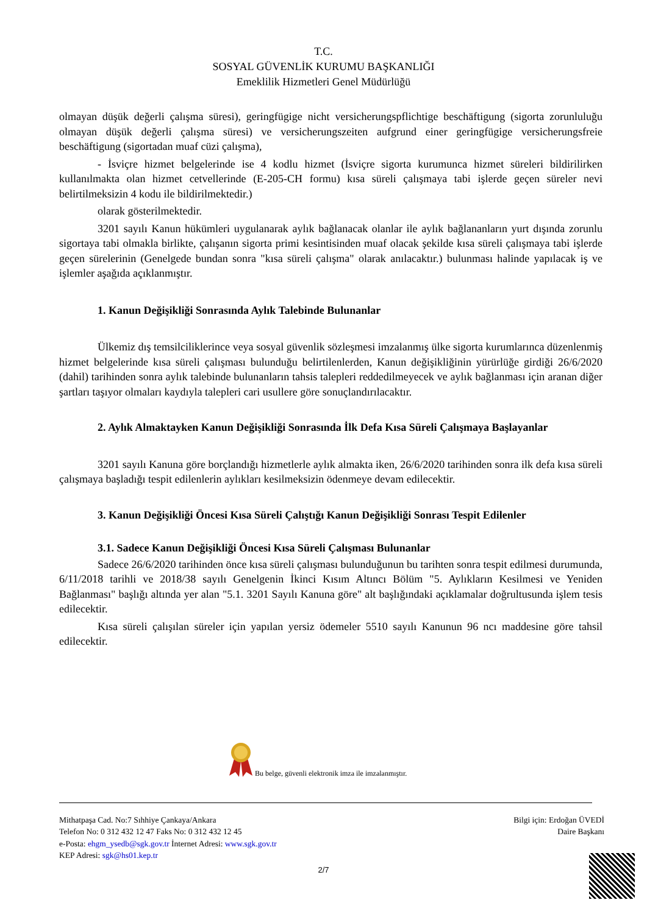T.C.
SOSYAL GÜVENLİK KURUMU BAŞKANLIĞI
Emeklilik Hizmetleri Genel Müdürlüğü
olmayan düşük değerli çalışma süresi), geringfügige nicht versicherungspflichtige beschäftigung (sigorta zorunluluğu olmayan düşük değerli çalışma süresi) ve versicherungszeiten aufgrund einer geringfügige versicherungsfreie beschäftigung (sigortadan muaf cüzi çalışma),
- İsviçre hizmet belgelerinde ise 4 kodlu hizmet (İsviçre sigorta kurumunca hizmet süreleri bildirilirken kullanılmakta olan hizmet cetvellerinde (E-205-CH formu) kısa süreli çalışmaya tabi işlerde geçen süreler nevi belirtilmeksizin 4 kodu ile bildirilmektedir.)
olarak gösterilmektedir.
3201 sayılı Kanun hükümleri uygulanarak aylık bağlanacak olanlar ile aylık bağlananların yurt dışında zorunlu sigortaya tabi olmakla birlikte, çalışanın sigorta primi kesintisinden muaf olacak şekilde kısa süreli çalışmaya tabi işlerde geçen sürelerinin (Genelgede bundan sonra "kısa süreli çalışma" olarak anılacaktır.) bulunması halinde yapılacak iş ve işlemler aşağıda açıklanmıştır.
1. Kanun Değişikliği Sonrasında Aylık Talebinde Bulunanlar
Ülkemiz dış temsilciliklerince veya sosyal güvenlik sözleşmesi imzalanmış ülke sigorta kurumlarınca düzenlenmiş hizmet belgelerinde kısa süreli çalışması bulunduğu belirtilenlerden, Kanun değişikliğinin yürürlüğe girdiği 26/6/2020 (dahil) tarihinden sonra aylık talebinde bulunanların tahsis talepleri reddedilmeyecek ve aylık bağlanması için aranan diğer şartları taşıyor olmaları kaydıyla talepleri cari usullere göre sonuçlandırılacaktır.
2. Aylık Almaktayken Kanun Değişikliği Sonrasında İlk Defa Kısa Süreli Çalışmaya Başlayanlar
3201 sayılı Kanuna göre borçlandığı hizmetlerle aylık almakta iken, 26/6/2020 tarihinden sonra ilk defa kısa süreli çalışmaya başladığı tespit edilenlerin aylıkları kesilmeksizin ödenmeye devam edilecektir.
3. Kanun Değişikliği Öncesi Kısa Süreli Çalıştığı Kanun Değişikliği Sonrası Tespit Edilenler
3.1. Sadece Kanun Değişikliği Öncesi Kısa Süreli Çalışması Bulunanlar
Sadece 26/6/2020 tarihinden önce kısa süreli çalışması bulunduğunun bu tarihten sonra tespit edilmesi durumunda, 6/11/2018 tarihli ve 2018/38 sayılı Genelgenin İkinci Kısım Altıncı Bölüm "5. Aylıkların Kesilmesi ve Yeniden Bağlanması" başlığı altında yer alan "5.1. 3201 Sayılı Kanuna göre" alt başlığındaki açıklamalar doğrultusunda işlem tesis edilecektir.
Kısa süreli çalışılan süreler için yapılan yersiz ödemeler 5510 sayılı Kanunun 96 ncı maddesine göre tahsil edilecektir.
Bu belge, güvenli elektronik imza ile imzalanmıştır.
Mithatpaşa Cad. No:7 Sıhhiye Çankaya/Ankara
Telefon No: 0 312 432 12 47 Faks No: 0 312 432 12 45
e-Posta: ehgm_ysedb@sgk.gov.tr İnternet Adresi: www.sgk.gov.tr
KEP Adresi: sgk@hs01.kep.tr
Bilgi için: Erdoğan ÜVEDİ
Daire Başkanı
2/7